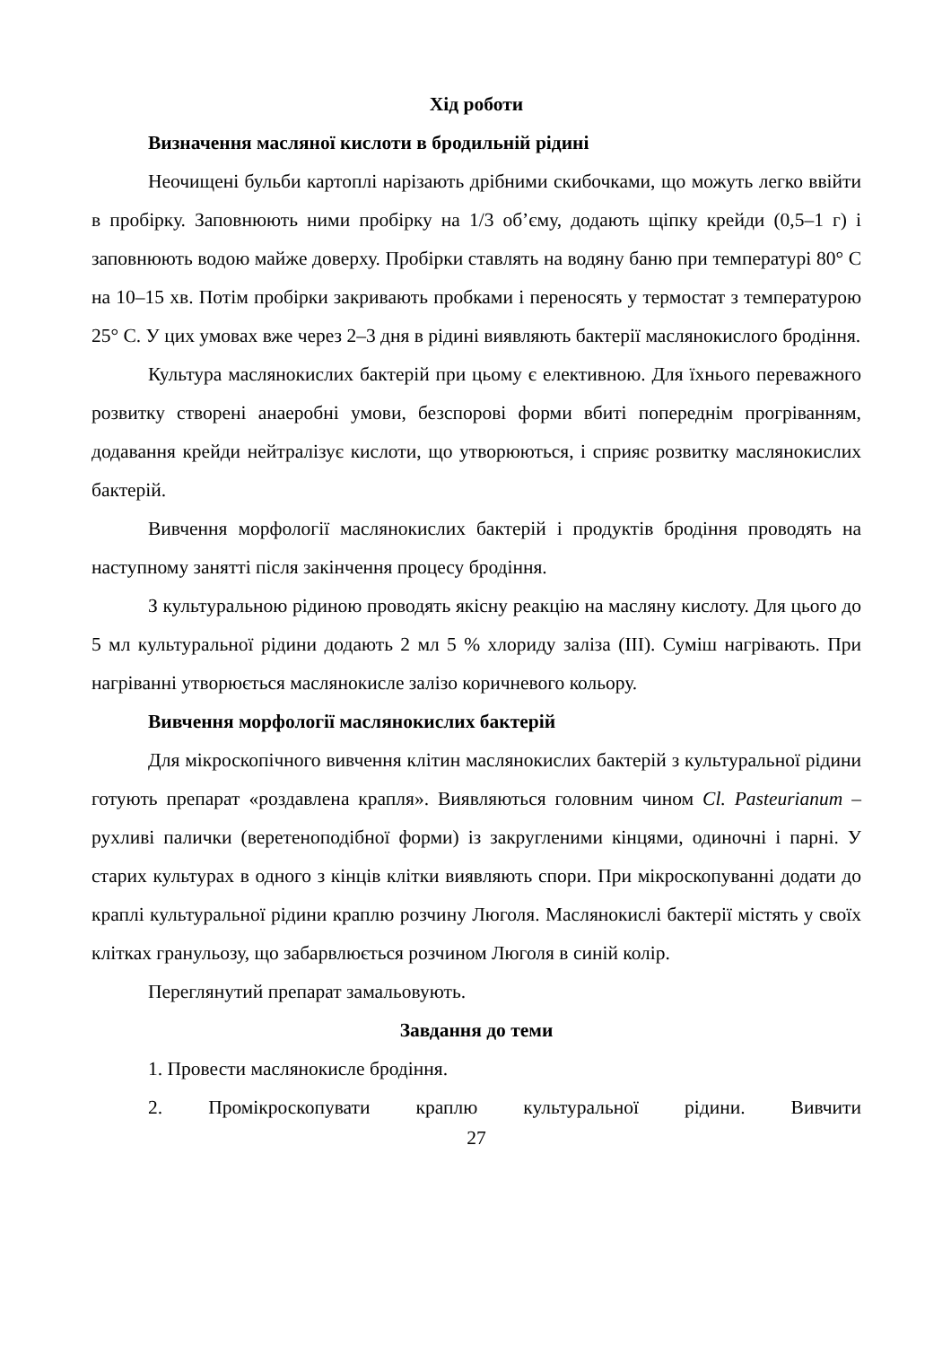Хід роботи
Визначення масляної кислоти в бродильній рідині
Неочищені бульби картоплі нарізають дрібними скибочками, що можуть легко ввійти в пробірку. Заповнюють ними пробірку на 1/3 об’єму, додають щіпку крейди (0,5–1 г) і заповнюють водою майже доверху. Пробірки ставлять на водяну баню при температурі 80° С на 10–15 хв. Потім пробірки закривають пробками і переносять у термостат з температурою 25° С. У цих умовах вже через 2–3 дня в рідині виявляють бактерії маслянокислого бродіння.
Культура маслянокислих бактерій при цьому є елективною. Для їхнього переважного розвитку створені анаеробні умови, безспорові форми вбиті попереднім прогріванням, додавання крейди нейтралізує кислоти, що утворюються, і сприяє розвитку маслянокислих бактерій.
Вивчення морфології маслянокислих бактерій і продуктів бродіння проводять на наступному занятті після закінчення процесу бродіння.
З культуральною рідиною проводять якісну реакцію на масляну кислоту. Для цього до 5 мл культуральної рідини додають 2 мл 5 % хлориду заліза (III). Суміш нагрівають. При нагріванні утворюється маслянокисле залізо коричневого кольору.
Вивчення морфології маслянокислих бактерій
Для мікроскопічного вивчення клітин маслянокислих бактерій з культуральної рідини готують препарат «роздавлена крапля». Виявляються головним чином Cl. Pasteurianum – рухливі палички (веретеноподібної форми) із закругленими кінцями, одиночні і парні. У старих культурах в одного з кінців клітки виявляють спори. При мікроскопуванні додати до краплі культуральної рідини краплю розчину Люголя. Маслянокислі бактерії містять у своїх клітках гранульозу, що забарвлюється розчином Люголя в синій колір.
Переглянутий препарат замальовують.
Завдання до теми
1. Провести маслянокисле бродіння.
2. Промікроскопувати краплю культуральної рідини. Вивчити
27